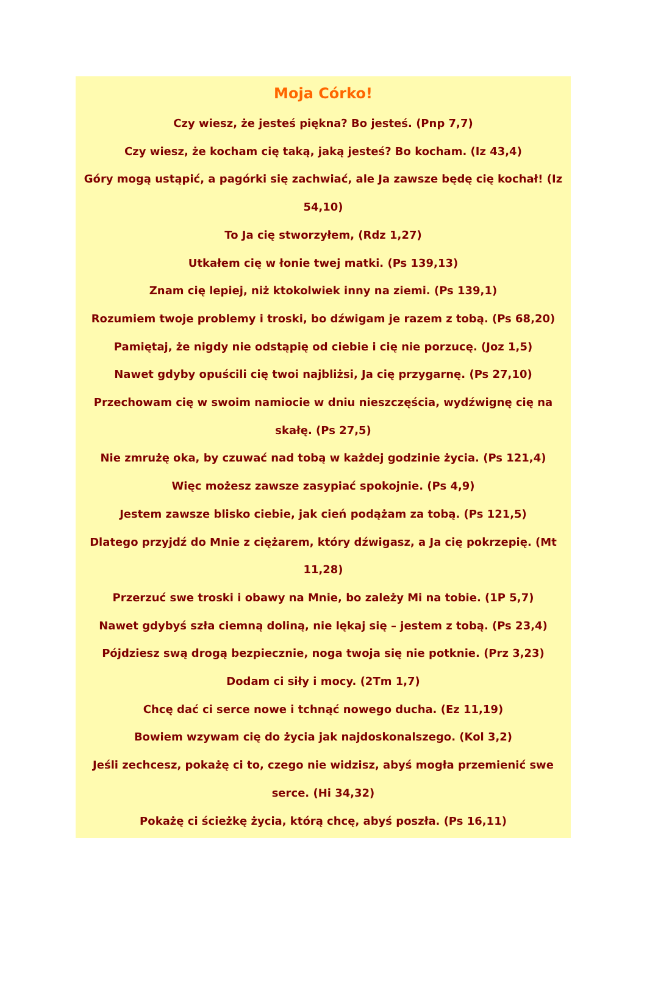Moja Córko!
Czy wiesz, że jesteś piękna? Bo jesteś. (Pnp 7,7)
Czy wiesz, że kocham cię taką, jaką jesteś? Bo kocham. (Iz 43,4)
Góry mogą ustąpić, a pagórki się zachwiać, ale Ja zawsze będę cię kochał! (Iz 54,10)
To Ja cię stworzyłem, (Rdz 1,27)
Utkałem cię w łonie twej matki. (Ps 139,13)
Znam cię lepiej, niż ktokolwiek inny na ziemi. (Ps 139,1)
Rozumiem twoje problemy i troski, bo dźwigam je razem z tobą. (Ps 68,20)
Pamiętaj, że nigdy nie odstąpię od ciebie i cię nie porzucę. (Joz 1,5)
Nawet gdyby opuścili cię twoi najbliżsi, Ja cię przygarnę. (Ps 27,10)
Przechowam cię w swoim namiocie w dniu nieszczęścia, wydźwignę cię na skałę. (Ps 27,5)
Nie zmrużę oka, by czuwać nad tobą w każdej godzinie życia. (Ps 121,4)
Więc możesz zawsze zasypiać spokojnie. (Ps 4,9)
Jestem zawsze blisko ciebie, jak cień podążam za tobą. (Ps 121,5)
Dlatego przyjdź do Mnie z ciężarem, który dźwigasz, a Ja cię pokrzepię. (Mt 11,28)
Przerzuć swe troski i obawy na Mnie, bo zależy Mi na tobie. (1P 5,7)
Nawet gdybyś szła ciemną doliną, nie lękaj się – jestem z tobą. (Ps 23,4)
Pójdziesz swą drogą bezpiecznie, noga twoja się nie potknie. (Prz 3,23)
Dodam ci siły i mocy. (2Tm 1,7)
Chcę dać ci serce nowe i tchnąć nowego ducha. (Ez 11,19)
Bowiem wzywam cię do życia jak najdoskonalszego. (Kol 3,2)
Jeśli zechcesz, pokażę ci to, czego nie widzisz, abyś mogła przemienić swe serce. (Hi 34,32)
Pokażę ci ścieżkę życia, którą chcę, abyś poszła. (Ps 16,11)